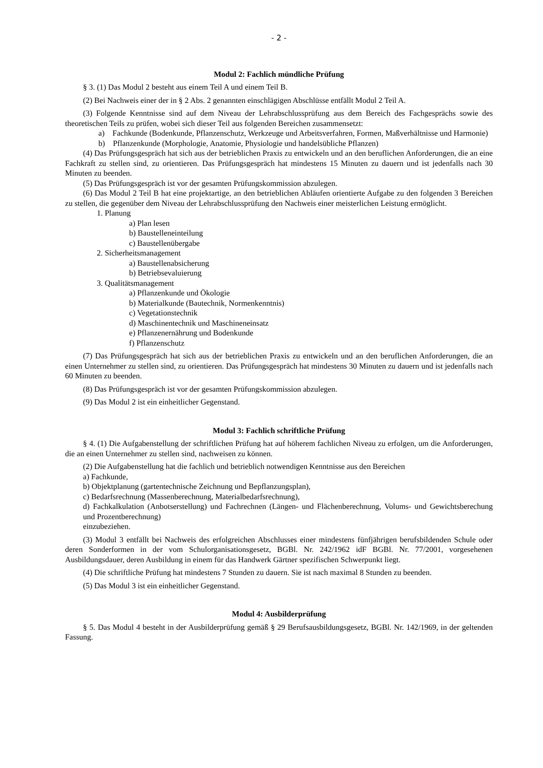- 2 -
Modul 2: Fachlich mündliche Prüfung
§ 3. (1) Das Modul 2 besteht aus einem Teil A und einem Teil B.
(2) Bei Nachweis einer der in § 2 Abs. 2 genannten einschlägigen Abschlüsse entfällt Modul 2 Teil A.
(3) Folgende Kenntnisse sind auf dem Niveau der Lehrabschlussprüfung aus dem Bereich des Fachgesprächs sowie des theoretischen Teils zu prüfen, wobei sich dieser Teil aus folgenden Bereichen zusammensetzt:
a) Fachkunde (Bodenkunde, Pflanzenschutz, Werkzeuge und Arbeitsverfahren, Formen, Maßverhältnisse und Harmonie)
b) Pflanzenkunde (Morphologie, Anatomie, Physiologie und handelsübliche Pflanzen)
(4) Das Prüfungsgespräch hat sich aus der betrieblichen Praxis zu entwickeln und an den beruflichen Anforderungen, die an eine Fachkraft zu stellen sind, zu orientieren. Das Prüfungsgespräch hat mindestens 15 Minuten zu dauern und ist jedenfalls nach 30 Minuten zu beenden.
(5) Das Prüfungsgespräch ist vor der gesamten Prüfungskommission abzulegen.
(6) Das Modul 2 Teil B hat eine projektartige, an den betrieblichen Abläufen orientierte Aufgabe zu den folgenden 3 Bereichen zu stellen, die gegenüber dem Niveau der Lehrabschlussprüfung den Nachweis einer meisterlichen Leistung ermöglicht.
1. Planung
a) Plan lesen
b) Baustelleneinteilung
c) Baustellenübergabe
2. Sicherheitsmanagement
a) Baustellenabsicherung
b) Betriebsevaluierung
3. Qualitätsmanagement
a) Pflanzenkunde und Ökologie
b) Materialkunde (Bautechnik, Normenkenntnis)
c) Vegetationstechnik
d) Maschinentechnik und Maschineneinsatz
e) Pflanzenernährung und Bodenkunde
f) Pflanzenschutz
(7) Das Prüfungsgespräch hat sich aus der betrieblichen Praxis zu entwickeln und an den beruflichen Anforderungen, die an einen Unternehmer zu stellen sind, zu orientieren. Das Prüfungsgespräch hat mindestens 30 Minuten zu dauern und ist jedenfalls nach 60 Minuten zu beenden.
(8) Das Prüfungsgespräch ist vor der gesamten Prüfungskommission abzulegen.
(9) Das Modul 2 ist ein einheitlicher Gegenstand.
Modul 3: Fachlich schriftliche Prüfung
§ 4. (1) Die Aufgabenstellung der schriftlichen Prüfung hat auf höherem fachlichen Niveau zu erfolgen, um die Anforderungen, die an einen Unternehmer zu stellen sind, nachweisen zu können.
(2) Die Aufgabenstellung hat die fachlich und betrieblich notwendigen Kenntnisse aus den Bereichen
a) Fachkunde,
b) Objektplanung (gartentechnische Zeichnung und Bepflanzungsplan),
c) Bedarfsrechnung (Massenberechnung, Materialbedarfsrechnung),
d) Fachkalkulation (Anbotserstellung) und Fachrechnen (Längen- und Flächenberechnung, Volums- und Gewichtsberechung und Prozentberechnung)
einzubeziehen.
(3) Modul 3 entfällt bei Nachweis des erfolgreichen Abschlusses einer mindestens fünfjährigen berufsbildenden Schule oder deren Sonderformen in der vom Schulorganisationsgesetz, BGBl. Nr. 242/1962 idF BGBl. Nr. 77/2001, vorgesehenen Ausbildungsdauer, deren Ausbildung in einem für das Handwerk Gärtner spezifischen Schwerpunkt liegt.
(4) Die schriftliche Prüfung hat mindestens 7 Stunden zu dauern. Sie ist nach maximal 8 Stunden zu beenden.
(5) Das Modul 3 ist ein einheitlicher Gegenstand.
Modul 4: Ausbilderprüfung
§ 5. Das Modul 4 besteht in der Ausbilderprüfung gemäß § 29 Berufsausbildungsgesetz, BGBl. Nr. 142/1969, in der geltenden Fassung.